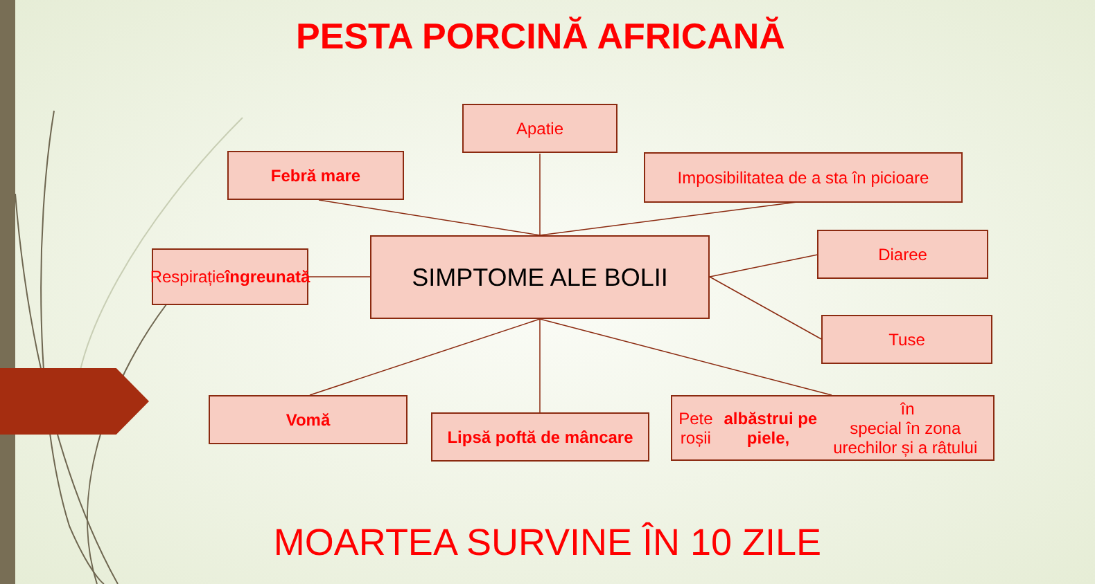PESTA PORCINĂ AFRICANĂ
Apatie
Febră mare
Imposibilitatea de a sta în picioare
Respirație
îngreunată
SIMPTOME ALE BOLII Diaree
Tuse
Vomă
Lipsă poftă de mâncare
Pete roșii albăstrui pe piele, în
special în zona urechilor și a râtului
MOARTEA SURVINE ÎN 10 ZILE